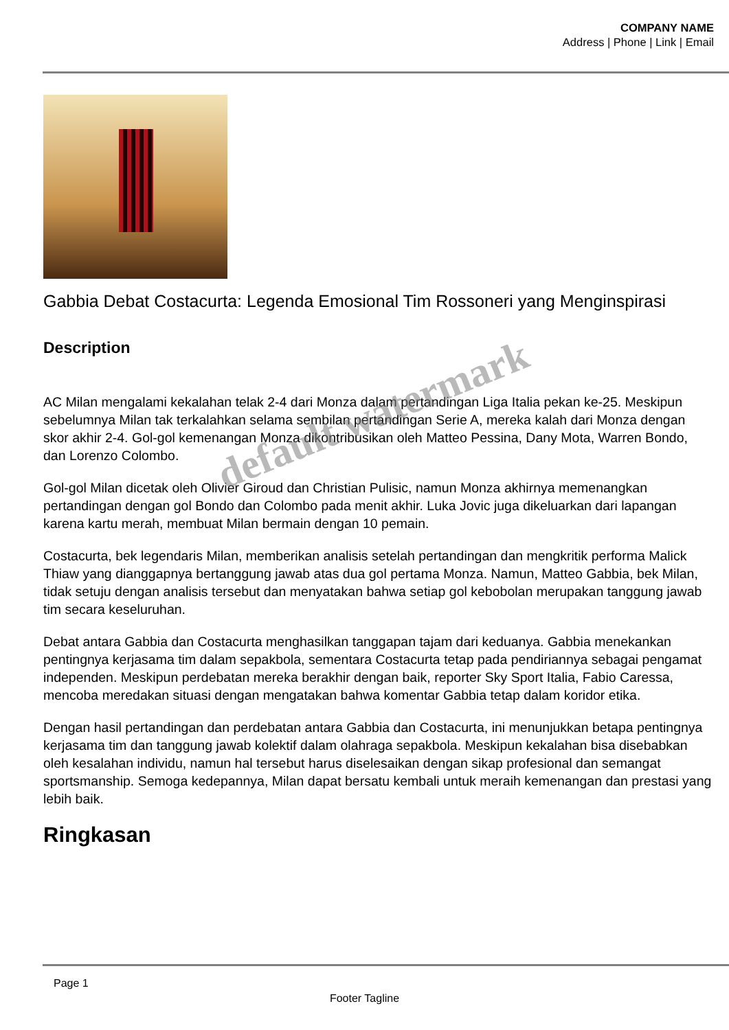COMPANY NAME
Address | Phone | Link | Email
Gabbia Debat Costacurta: Legenda Emosional Tim Rossoneri yang Menginspirasi
Description
AC Milan mengalami kekalahan telak 2-4 dari Monza dalam pertandingan Liga Italia pekan ke-25. Meskipun sebelumnya Milan tak terkalahkan selama sembilan pertandingan Serie A, mereka kalah dari Monza dengan skor akhir 2-4. Gol-gol kemenangan Monza dikontribusikan oleh Matteo Pessina, Dany Mota, Warren Bondo, dan Lorenzo Colombo.
Gol-gol Milan dicetak oleh Olivier Giroud dan Christian Pulisic, namun Monza akhirnya memenangkan pertandingan dengan gol Bondo dan Colombo pada menit akhir. Luka Jovic juga dikeluarkan dari lapangan karena kartu merah, membuat Milan bermain dengan 10 pemain.
Costacurta, bek legendaris Milan, memberikan analisis setelah pertandingan dan mengkritik performa Malick Thiaw yang dianggapnya bertanggung jawab atas dua gol pertama Monza. Namun, Matteo Gabbia, bek Milan, tidak setuju dengan analisis tersebut dan menyatakan bahwa setiap gol kebobolan merupakan tanggung jawab tim secara keseluruhan.
Debat antara Gabbia dan Costacurta menghasilkan tanggapan tajam dari keduanya. Gabbia menekankan pentingnya kerjasama tim dalam sepakbola, sementara Costacurta tetap pada pendiriannya sebagai pengamat independen. Meskipun perdebatan mereka berakhir dengan baik, reporter Sky Sport Italia, Fabio Caressa, mencoba meredakan situasi dengan mengatakan bahwa komentar Gabbia tetap dalam koridor etika.
Dengan hasil pertandingan dan perdebatan antara Gabbia dan Costacurta, ini menunjukkan betapa pentingnya kerjasama tim dan tanggung jawab kolektif dalam olahraga sepakbola. Meskipun kekalahan bisa disebabkan oleh kesalahan individu, namun hal tersebut harus diselesaikan dengan sikap profesional dan semangat sportsmanship. Semoga kedepannya, Milan dapat bersatu kembali untuk meraih kemenangan dan prestasi yang lebih baik.
Ringkasan
default watermark
Page 1
Footer Tagline